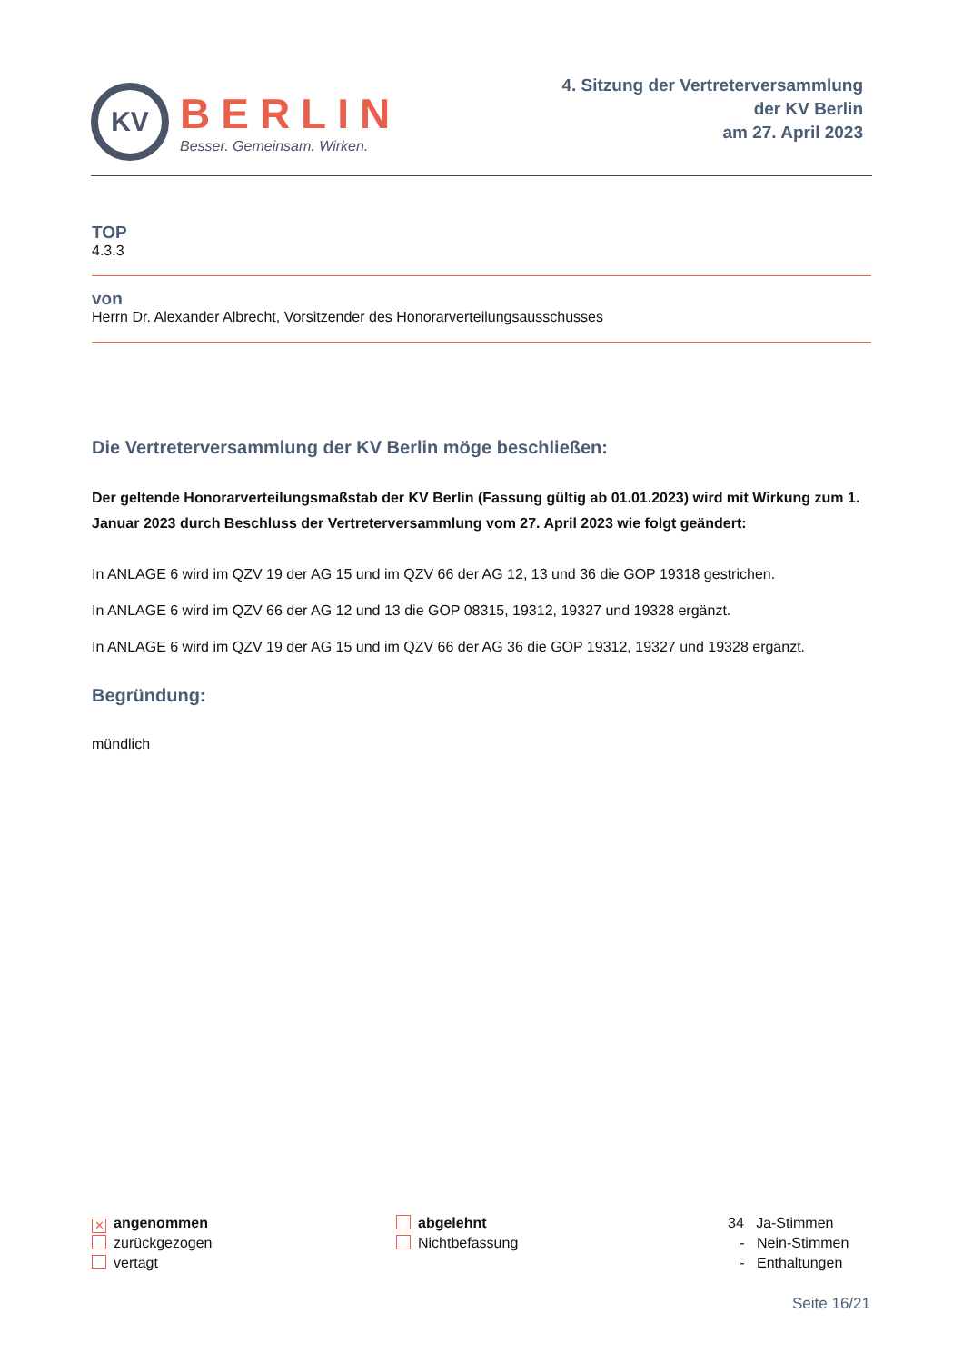KV
BERLIN
Besser. Gemeinsam. Wirken.
4. Sitzung der Vertreterversammlung
der KV Berlin
am 27. April 2023
TOP
4.3.3
von
Herrn Dr. Alexander Albrecht, Vorsitzender des Honorarverteilungsausschusses
Die Vertreterversammlung der KV Berlin möge beschließen:
Der geltende Honorarverteilungsmaßstab der KV Berlin (Fassung gültig ab 01.01.2023) wird mit Wirkung zum 1. Januar 2023 durch Beschluss der Vertreterversammlung vom 27. April 2023 wie folgt geändert:
In ANLAGE 6 wird im QZV 19 der AG 15 und im QZV 66 der AG 12, 13 und 36 die GOP 19318 gestrichen.
In ANLAGE 6 wird im QZV 66 der AG 12 und 13 die GOP 08315, 19312, 19327 und 19328 ergänzt.
In ANLAGE 6 wird im QZV 19 der AG 15 und im QZV 66 der AG 36 die GOP 19312, 19327 und 19328 ergänzt.
Begründung:
mündlich
✕ angenommen
zurückgezogen
vertagt
abgelehnt
Nichtbefassung
34 Ja-Stimmen
- Nein-Stimmen
- Enthaltungen
Seite 16/21